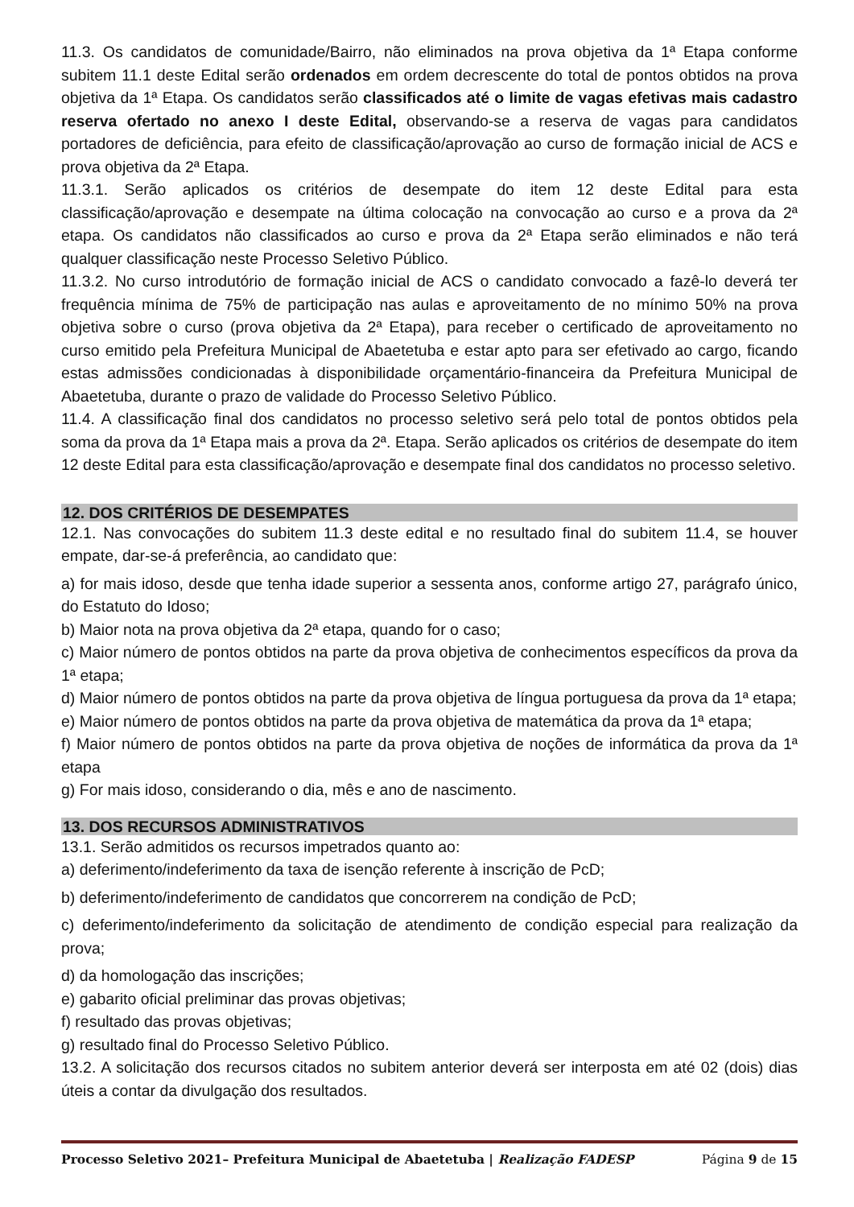11.3. Os candidatos de comunidade/Bairro, não eliminados na prova objetiva da 1ª Etapa conforme subitem 11.1 deste Edital serão ordenados em ordem decrescente do total de pontos obtidos na prova objetiva da 1ª Etapa. Os candidatos serão classificados até o limite de vagas efetivas mais cadastro reserva ofertado no anexo I deste Edital, observando-se a reserva de vagas para candidatos portadores de deficiência, para efeito de classificação/aprovação ao curso de formação inicial de ACS e prova objetiva da 2ª Etapa.
11.3.1. Serão aplicados os critérios de desempate do item 12 deste Edital para esta classificação/aprovação e desempate na última colocação na convocação ao curso e a prova da 2ª etapa. Os candidatos não classificados ao curso e prova da 2ª Etapa serão eliminados e não terá qualquer classificação neste Processo Seletivo Público.
11.3.2. No curso introdutório de formação inicial de ACS o candidato convocado a fazê-lo deverá ter frequência mínima de 75% de participação nas aulas e aproveitamento de no mínimo 50% na prova objetiva sobre o curso (prova objetiva da 2ª Etapa), para receber o certificado de aproveitamento no curso emitido pela Prefeitura Municipal de Abaetetuba e estar apto para ser efetivado ao cargo, ficando estas admissões condicionadas à disponibilidade orçamentário-financeira da Prefeitura Municipal de Abaetetuba, durante o prazo de validade do Processo Seletivo Público.
11.4. A classificação final dos candidatos no processo seletivo será pelo total de pontos obtidos pela soma da prova da 1ª Etapa mais a prova da 2ª. Etapa. Serão aplicados os critérios de desempate do item 12 deste Edital para esta classificação/aprovação e desempate final dos candidatos no processo seletivo.
12. DOS CRITÉRIOS DE DESEMPATES
12.1. Nas convocações do subitem 11.3 deste edital e no resultado final do subitem 11.4, se houver empate, dar-se-á preferência, ao candidato que:
a) for mais idoso, desde que tenha idade superior a sessenta anos, conforme artigo 27, parágrafo único, do Estatuto do Idoso;
b) Maior nota na prova objetiva da 2ª etapa, quando for o caso;
c) Maior número de pontos obtidos na parte da prova objetiva de conhecimentos específicos da prova da 1ª etapa;
d) Maior número de pontos obtidos na parte da prova objetiva de língua portuguesa da prova da 1ª etapa;
e) Maior número de pontos obtidos na parte da prova objetiva de matemática da prova da 1ª etapa;
f) Maior número de pontos obtidos na parte da prova objetiva de noções de informática da prova da 1ª etapa
g) For mais idoso, considerando o dia, mês e ano de nascimento.
13. DOS RECURSOS ADMINISTRATIVOS
13.1. Serão admitidos os recursos impetrados quanto ao:
a) deferimento/indeferimento da taxa de isenção referente à inscrição de PcD;
b) deferimento/indeferimento de candidatos que concorrerem na condição de PcD;
c) deferimento/indeferimento da solicitação de atendimento de condição especial para realização da prova;
d) da homologação das inscrições;
e) gabarito oficial preliminar das provas objetivas;
f) resultado das provas objetivas;
g) resultado final do Processo Seletivo Público.
13.2. A solicitação dos recursos citados no subitem anterior deverá ser interposta em até 02 (dois) dias úteis a contar da divulgação dos resultados.
Processo Seletivo 2021– Prefeitura Municipal de Abaetetuba | Realização FADESP Página 9 de 15